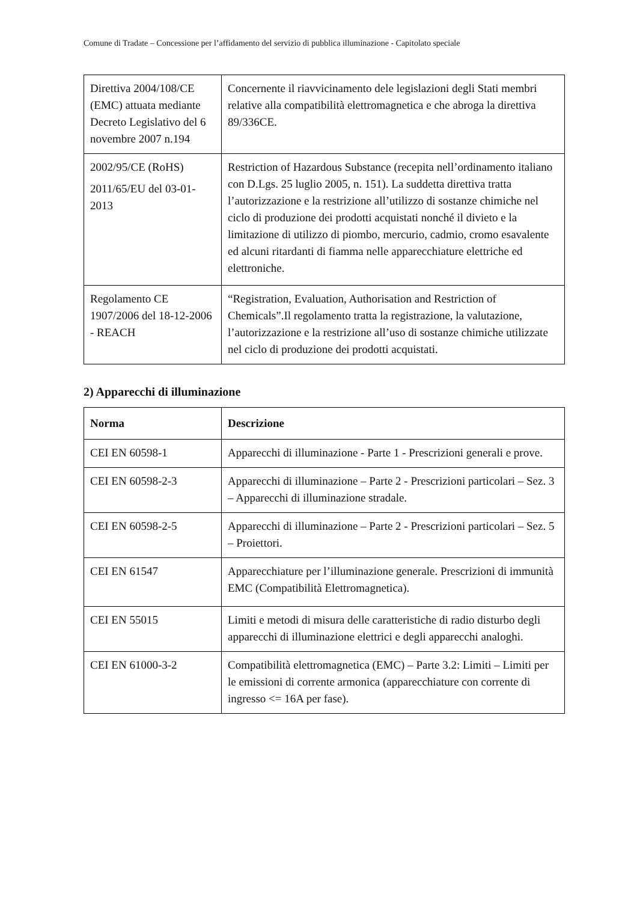Comune di Tradate – Concessione per l’affidamento del servizio di pubblica illuminazione - Capitolato speciale
| Direttiva 2004/108/CE (EMC) attuata mediante Decreto Legislativo del 6 novembre 2007 n.194 | Concernente il riavvicinamento dele legislazioni degli Stati membri relative alla compatibilità elettromagnetica e che abroga la direttiva 89/336CE. |
| 2002/95/CE (RoHS) 2011/65/EU del 03-01-2013 | Restriction of Hazardous Substance (recepita nell’ordinamento italiano con D.Lgs. 25 luglio 2005, n. 151). La suddetta direttiva tratta l’autorizzazione e la restrizione all’utilizzo di sostanze chimiche nel ciclo di produzione dei prodotti acquistati nonché il divieto e la limitazione di utilizzo di piombo, mercurio, cadmio, cromo esavalente ed alcuni ritardanti di fiamma nelle apparecchiature elettriche ed elettroniche. |
| Regolamento CE 1907/2006 del 18-12-2006 - REACH | “Registration, Evaluation, Authorisation and Restriction of Chemicals”.Il regolamento tratta la registrazione, la valutazione, l’autorizzazione e la restrizione all’uso di sostanze chimiche utilizzate nel ciclo di produzione dei prodotti acquistati. |
2) Apparecchi di illuminazione
| Norma | Descrizione |
| --- | --- |
| CEI EN 60598-1 | Apparecchi di illuminazione - Parte 1 - Prescrizioni generali e prove. |
| CEI EN 60598-2-3 | Apparecchi di illuminazione – Parte 2 - Prescrizioni particolari – Sez. 3 – Apparecchi di illuminazione stradale. |
| CEI EN 60598-2-5 | Apparecchi di illuminazione – Parte 2 - Prescrizioni particolari – Sez. 5 – Proiettori. |
| CEI EN 61547 | Apparecchiature per l’illuminazione generale. Prescrizioni di immunità EMC (Compatibilità Elettromagnetica). |
| CEI EN 55015 | Limiti e metodi di misura delle caratteristiche di radio disturbo degli apparecchi di illuminazione elettrici e degli apparecchi analoghi. |
| CEI EN 61000-3-2 | Compatibilità elettromagnetica (EMC) – Parte 3.2: Limiti – Limiti per le emissioni di corrente armonica (apparecchiature con corrente di ingresso <= 16A per fase). |